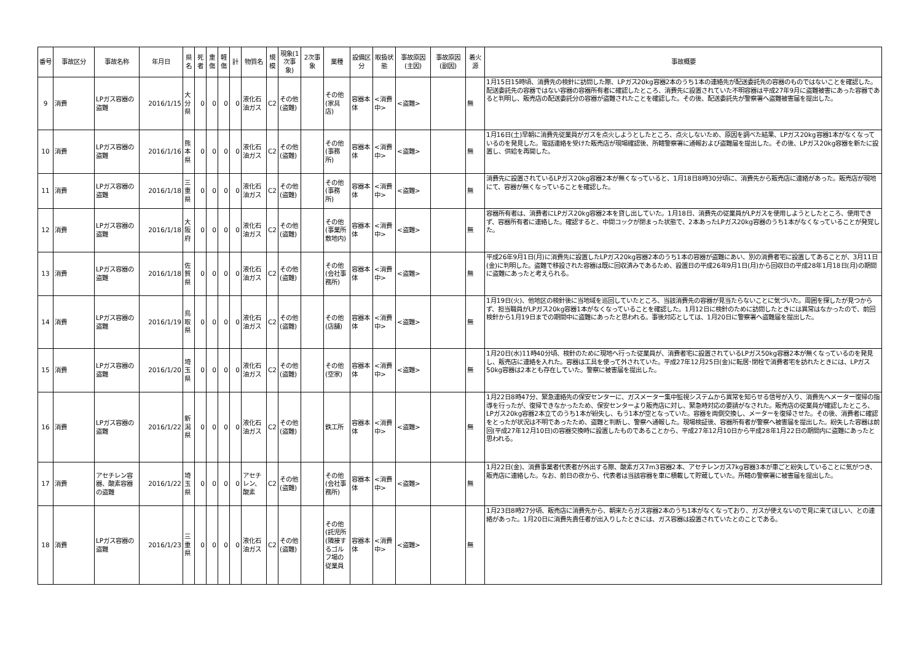| 番号 | 事故区分 | 事故名称 | 年月日 | 県名 | 死者 | 重傷 | 軽傷 | 計 | 物質名 | 規模 | 現象(1次事象) | 2次事象 | 業種 | 設備区分 | 取扱状態 | 事故原因(主因) | 事故原因(副因) | 着火源 | 事故概要 |
| --- | --- | --- | --- | --- | --- | --- | --- | --- | --- | --- | --- | --- | --- | --- | --- | --- | --- | --- | --- |
| 9 | 消費 | LPガス容器の盗難 | 2016/1/15 | 大分県 | 0 | 0 | 0 | 0 | 液化石油ガス | C2 | その他(盗難) | | その他(家具店) | 容器本体 | <消費中> | <盗難> | | 無 | 1月15日15時頃、消費先の検針に訪問した際、LPガス20kg容器2本のうち1本の連絡先が配送委託先の容器のものではないことを確認した。配送委託先の容器ではない容器の容器所有者に確認したところ、消費先に設置されていた不明容器は平成27年9月に盗難被害にあった容器であると判明し、販売店の配送委託分の容器が盗難されたことを確認した。その後、配送委託先が警察署へ盗難被害届を提出した。 |
| 10 | 消費 | LPガス容器の盗難 | 2016/1/16 | 熊本県 | 0 | 0 | 0 | 0 | 液化石油ガス | C2 | その他(盗難) | | その他(事務所) | 容器本体 | <消費中> | <盗難> | | 無 | 1月16日(土)早朝に消費先従業員がガスを点火しようとしたところ、点火しないため、原因を調べた結果、LPガス20kg容器1本がなくなっているのを発見した。電話連絡を受けた販売店が現場確認後、所轄警察署に通報および盗難届を提出した。その後、LPガス20kg容器を新たに設置し、供給を再開した。 |
| 11 | 消費 | LPガス容器の盗難 | 2016/1/18 | 三重県 | 0 | 0 | 0 | 0 | 液化石油ガス | C2 | その他(盗難) | | その他(事務所) | 容器本体 | <消費中> | <盗難> | | 無 | 消費先に設置されているLPガス20kg容器2本が無くなっていると、1月18日8時30分頃に、消費先から販売店に連絡があった。販売店が現地にて、容器が無くなっていることを確認した。 |
| 12 | 消費 | LPガス容器の盗難 | 2016/1/18 | 大阪府 | 0 | 0 | 0 | 0 | 液化石油ガス | C2 | その他(盗難) | | その他(事業所敷地内) | 容器本体 | <消費中> | <盗難> | | 無 | 容器所有者は、消費者にLPガス20kg容器2本を貸し出していた。1月18日、消費先の従業員がLPガスを使用しようとしたところ、使用できず、容器所有者に連絡した。確認すると、中間コックが閉まった状態で、2本あったLPガス20kg容器のうち1本がなくなっていることが発覚した。 |
| 13 | 消費 | LPガス容器の盗難 | 2016/1/18 | 佐賀県 | 0 | 0 | 0 | 0 | 液化石油ガス | C2 | その他(盗難) | | その他(会社事務所) | 容器本体 | <消費中> | <盗難> | | 無 | 平成26年9月1日(月)に消費先に設置したLPガス20kg容器2本のうち1本の容器が盗難にあい、別の消費者宅に設置してあることが、3月11日(金)に判明した。盗難で移設された容器は既に回収済みであるため、設置日の平成26年9月1日(月)から回収日の平成28年1月18日(月)の期間に盗難にあったと考えられる。 |
| 14 | 消費 | LPガス容器の盗難 | 2016/1/19 | 鳥取県 | 0 | 0 | 0 | 0 | 液化石油ガス | C2 | その他(盗難) | | その他(店舗) | 容器本体 | <消費中> | <盗難> | | 無 | 1月19日(火)、他地区の検針後に当地域を巡回していたところ、当該消費先の容器が見当たらないことに気づいた。周囲を探したが見つからず、担当職員がLPガス20kg容器1本がなくなっていることを確認した。1月12日に検針のために訪問したときには異常はなかったので、前回検針から1月19日までの期間中に盗難にあったと思われる。事後対応としては、1月20日に警察署へ盗難届を提出した。 |
| 15 | 消費 | LPガス容器の盗難 | 2016/1/20 | 埼玉県 | 0 | 0 | 0 | 0 | 液化石油ガス | C2 | その他(盗難) | | その他(空家) | 容器本体 | <消費中> | <盗難> | | 無 | 1月20日(水)11時40分頃、検針のために現地へ行った従業員が、消費者宅に設置されているLPガス50kg容器2本が無くなっているのを発見し、販売店に連絡を入れた。容器は工具を使って外されていた。平成27年12月25日(金)に転居･閉栓で消費者宅を訪れたときには、LPガス50kg容器は2本とも存在していた。警察に被害届を提出した。 |
| 16 | 消費 | LPガス容器の盗難 | 2016/1/22 | 新潟県 | 0 | 0 | 0 | 0 | 液化石油ガス | C2 | その他(盗難) | | 鉄工所 | 容器本体 | <消費中> | <盗難> | | 無 | 1月22日8時47分、緊急連絡先の保安センターに、ガスメーター集中監視システムから異常を知らせる信号が入り、消費先へメーター復帰の指導を行ったが、復帰できなかったため、保安センターより販売店に対し、緊急時対応の要請がなされた。販売店の従業員が確認したところ、LPガス20kg容器2本立てのうち1本が紛失し、もう1本が空となっていた。容器を両側交換し、メーターを復帰させた。その後、消費者に確認をとったが状況は不明であったため、盗難と判断し、警察へ通報した。現場検証後、容器所有者が警察へ被害届を提出した。紛失した容器は前回(平成27年12月10日)の容器交換時に設置したものであることから、平成27年12月10日から平成28年1月22日の期間内に盗難にあったと思われる。 |
| 17 | 消費 | アセチレン容器、酸素容器の盗難 | 2016/1/22 | 埼玉県 | 0 | 0 | 0 | 0 | アセチレン、酸素 | C2 | その他(盗難) | | その他(会社事務所) | 容器本体 | <消費中> | <盗難> | | 無 | 1月22日(金)、消費事業者代表者が外出する際、酸素ガス7m3容器2本、アセチレンガス7kg容器3本が車ごと紛失していることに気がつき、販売店に連絡した。なお、前日の夜から、代表者は当該容器を車に積載して貯蔵していた。所轄の警察署に被害届を提出した。 |
| 18 | 消費 | LPガス容器の盗難 | 2016/1/23 | 三重県 | 0 | 0 | 0 | 0 | 液化石油ガス | C2 | その他(盗難) | | その他(託児所(隣接するゴルフ場の従業員 | 容器本体 | <消費中> | <盗難> | | 無 | 1月23日8時27分頃、販売店に消費先から、朝来たらガス容器2本のうち1本がなくなっており、ガスが使えないので見に来てほしい、との連絡があった。1月20日に消費先責任者が出入りしたときには、ガス容器は設置されていたとのことである。 |